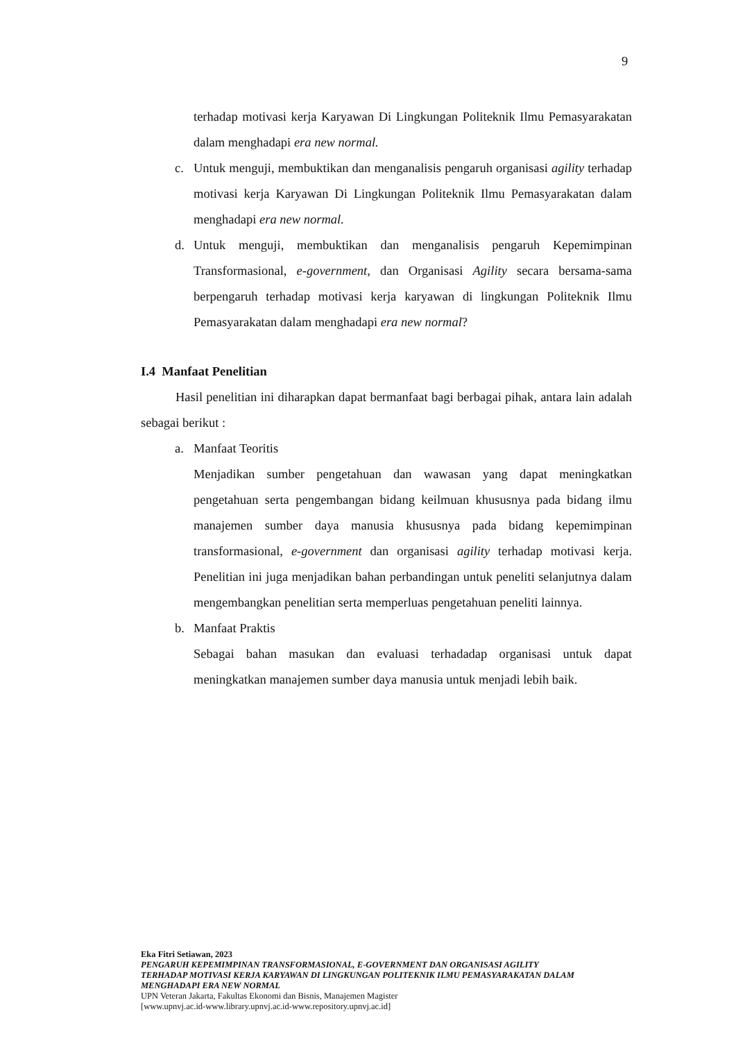9
terhadap motivasi kerja Karyawan Di Lingkungan Politeknik Ilmu Pemasyarakatan dalam menghadapi era new normal.
c. Untuk menguji, membuktikan dan menganalisis pengaruh organisasi agility terhadap motivasi kerja Karyawan Di Lingkungan Politeknik Ilmu Pemasyarakatan dalam menghadapi era new normal.
d. Untuk menguji, membuktikan dan menganalisis pengaruh Kepemimpinan Transformasional, e-government, dan Organisasi Agility secara bersama-sama berpengaruh terhadap motivasi kerja karyawan di lingkungan Politeknik Ilmu Pemasyarakatan dalam menghadapi era new normal?
I.4 Manfaat Penelitian
Hasil penelitian ini diharapkan dapat bermanfaat bagi berbagai pihak, antara lain adalah sebagai berikut :
a. Manfaat Teoritis
Menjadikan sumber pengetahuan dan wawasan yang dapat meningkatkan pengetahuan serta pengembangan bidang keilmuan khususnya pada bidang ilmu manajemen sumber daya manusia khususnya pada bidang kepemimpinan transformasional, e-government dan organisasi agility terhadap motivasi kerja. Penelitian ini juga menjadikan bahan perbandingan untuk peneliti selanjutnya dalam mengembangkan penelitian serta memperluas pengetahuan peneliti lainnya.
b. Manfaat Praktis
Sebagai bahan masukan dan evaluasi terhadadap organisasi untuk dapat meningkatkan manajemen sumber daya manusia untuk menjadi lebih baik.
Eka Fitri Setiawan, 2023
PENGARUH KEPEMIMPINAN TRANSFORMASIONAL, E-GOVERNMENT DAN ORGANISASI AGILITY TERHADAP MOTIVASI KERJA KARYAWAN DI LINGKUNGAN POLITEKNIK ILMU PEMASYARAKATAN DALAM MENGHADAPI ERA NEW NORMAL
UPN Veteran Jakarta, Fakultas Ekonomi dan Bisnis, Manajemen Magister
[www.upnvj.ac.id-www.library.upnvj.ac.id-www.repository.upnvj.ac.id]